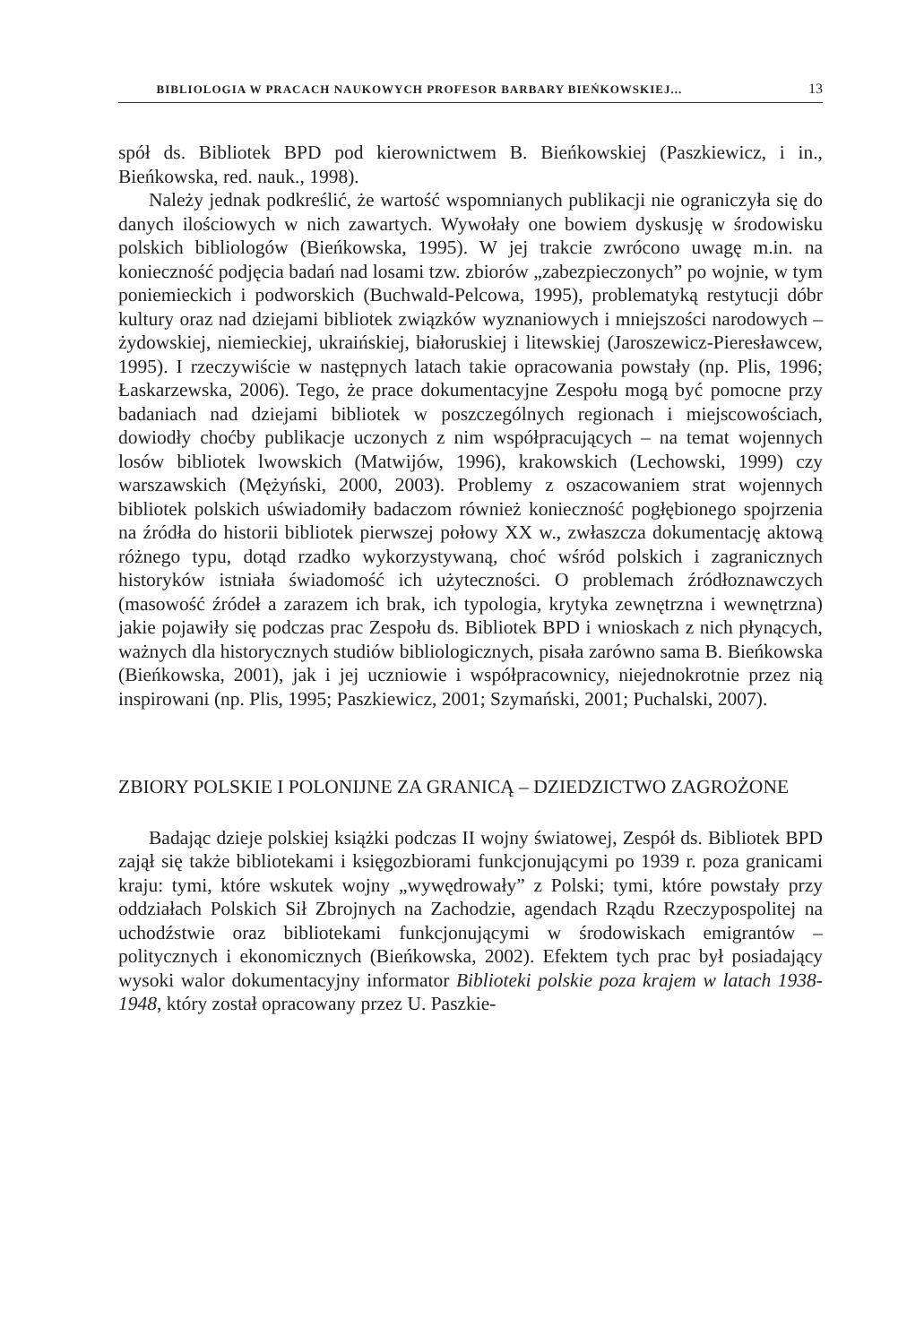BIBLIOLOGIA W PRACACH NAUKOWYCH PROFESOR BARBARY BIEŃKOWSKIEJ... 13
spół ds. Bibliotek BPD pod kierownictwem B. Bieńkowskiej (Paszkiewicz, i in., Bieńkowska, red. nauk., 1998).
Należy jednak podkreślić, że wartość wspomnianych publikacji nie ograniczyła się do danych ilościowych w nich zawartych. Wywołały one bowiem dyskusję w środowisku polskich bibliologów (Bieńkowska, 1995). W jej trakcie zwrócono uwagę m.in. na konieczność podjęcia badań nad losami tzw. zbiorów „zabezpieczonych” po wojnie, w tym poniemieckich i podworskich (Buchwald-Pelcowa, 1995), problematyką restytucji dóbr kultury oraz nad dziejami bibliotek związków wyznaniowych i mniejszości narodowych – żydowskiej, niemieckiej, ukraińskiej, białoruskiej i litewskiej (Jaroszewicz-Pieresławcew, 1995). I rzeczywiście w następnych latach takie opracowania powstały (np. Plis, 1996; Łaskarzewska, 2006). Tego, że prace dokumentacyjne Zespołu mogą być pomocne przy badaniach nad dziejami bibliotek w poszczególnych regionach i miejscowościach, dowiodły choćby publikacje uczonych z nim współpracujących – na temat wojennych losów bibliotek lwowskich (Matwijów, 1996), krakowskich (Lechowski, 1999) czy warszawskich (Mężyński, 2000, 2003). Problemy z oszacowaniem strat wojennych bibliotek polskich uświadomiły badaczom również konieczność pogłębionego spojrzenia na źródła do historii bibliotek pierwszej połowy XX w., zwłaszcza dokumentację aktową różnego typu, dotąd rzadko wykorzystywaną, choć wśród polskich i zagranicznych historyków istniała świadomość ich użyteczności. O problemach źródłoznawczych (masowość źródeł a zarazem ich brak, ich typologia, krytyka zewnętrzna i wewnętrzna) jakie pojawiły się podczas prac Zespołu ds. Bibliotek BPD i wnioskach z nich płynących, ważnych dla historycznych studiów bibliologicznych, pisała zarówno sama B. Bieńkowska (Bieńkowska, 2001), jak i jej uczniowie i współpracownicy, niejednokrotnie przez nią inspirowani (np. Plis, 1995; Paszkiewicz, 2001; Szymański, 2001; Puchalski, 2007).
ZBIORY POLSKIE I POLONIJNE ZA GRANICĄ – DZIEDZICTWO ZAGROŻONE
Badając dzieje polskiej książki podczas II wojny światowej, Zespół ds. Bibliotek BPD zajął się także bibliotekami i księgozbiorami funkcjonującymi po 1939 r. poza granicami kraju: tymi, które wskutek wojny „wywędrowały” z Polski; tymi, które powstały przy oddziałach Polskich Sił Zbrojnych na Zachodzie, agendach Rządu Rzeczypospolitej na uchodźstwie oraz bibliotekami funkcjonującymi w środowiskach emigrantów – politycznych i ekonomicznych (Bieńkowska, 2002). Efektem tych prac był posiadający wysoki walor dokumentacyjny informator Biblioteki polskie poza krajem w latach 1938-1948, który został opracowany przez U. Paszkie-